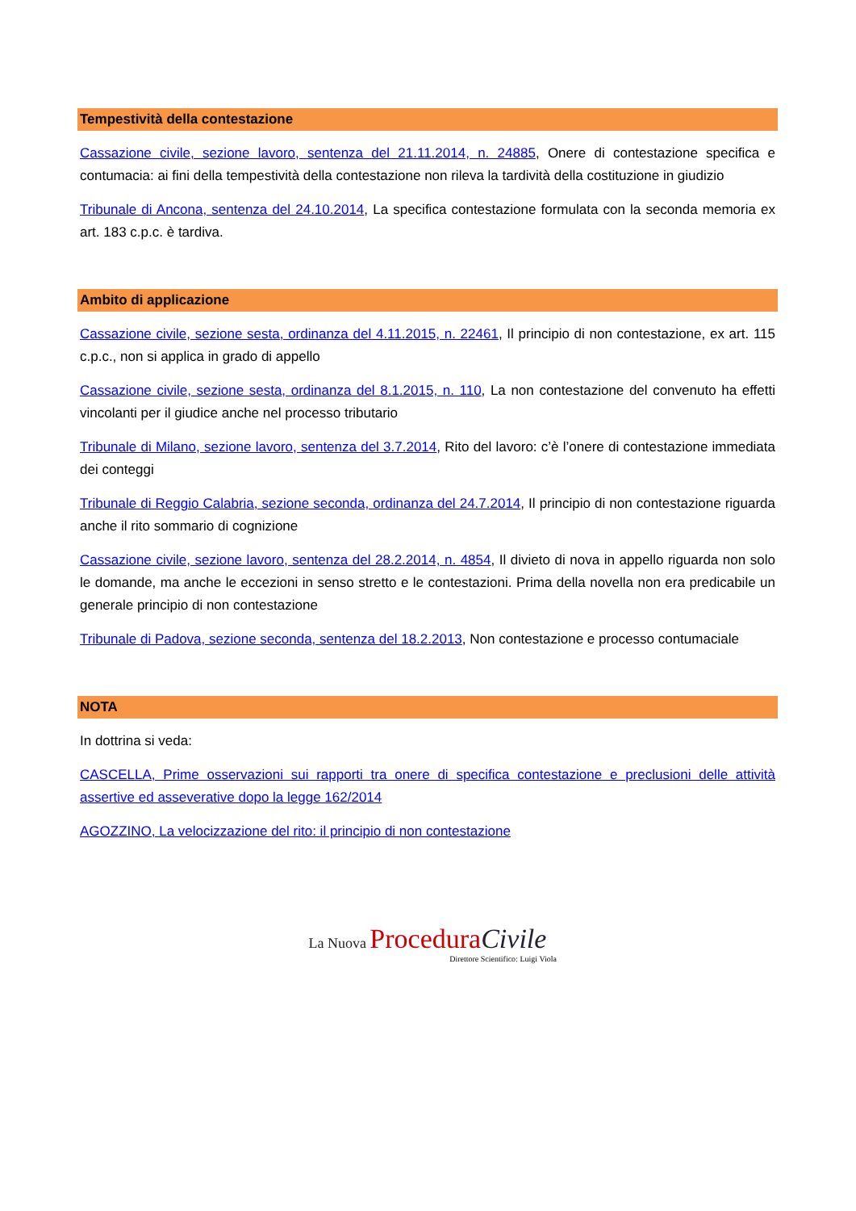Tempestività della contestazione
Cassazione civile, sezione lavoro, sentenza del 21.11.2014, n. 24885, Onere di contestazione specifica e contumacia: ai fini della tempestività della contestazione non rileva la tardività della costituzione in giudizio
Tribunale di Ancona, sentenza del 24.10.2014, La specifica contestazione formulata con la seconda memoria ex art. 183 c.p.c. è tardiva.
Ambito di applicazione
Cassazione civile, sezione sesta, ordinanza del 4.11.2015, n. 22461, Il principio di non contestazione, ex art. 115 c.p.c., non si applica in grado di appello
Cassazione civile, sezione sesta, ordinanza del 8.1.2015, n. 110, La non contestazione del convenuto ha effetti vincolanti per il giudice anche nel processo tributario
Tribunale di Milano, sezione lavoro, sentenza del 3.7.2014, Rito del lavoro: c’è l’onere di contestazione immediata dei conteggi
Tribunale di Reggio Calabria, sezione seconda, ordinanza del 24.7.2014, Il principio di non contestazione riguarda anche il rito sommario di cognizione
Cassazione civile, sezione lavoro, sentenza del 28.2.2014, n. 4854, Il divieto di nova in appello riguarda non solo le domande, ma anche le eccezioni in senso stretto e le contestazioni. Prima della novella non era predicabile un generale principio di non contestazione
Tribunale di Padova, sezione seconda, sentenza del 18.2.2013, Non contestazione e processo contumaciale
NOTA
In dottrina si veda:
CASCELLA, Prime osservazioni sui rapporti tra onere di specifica contestazione e preclusioni delle attività assertive ed asseverative dopo la legge 162/2014
AGOZZINO, La velocizzazione del rito: il principio di non contestazione
La Nuova Procedura Civile
Direttore Scientifico: Luigi Viola